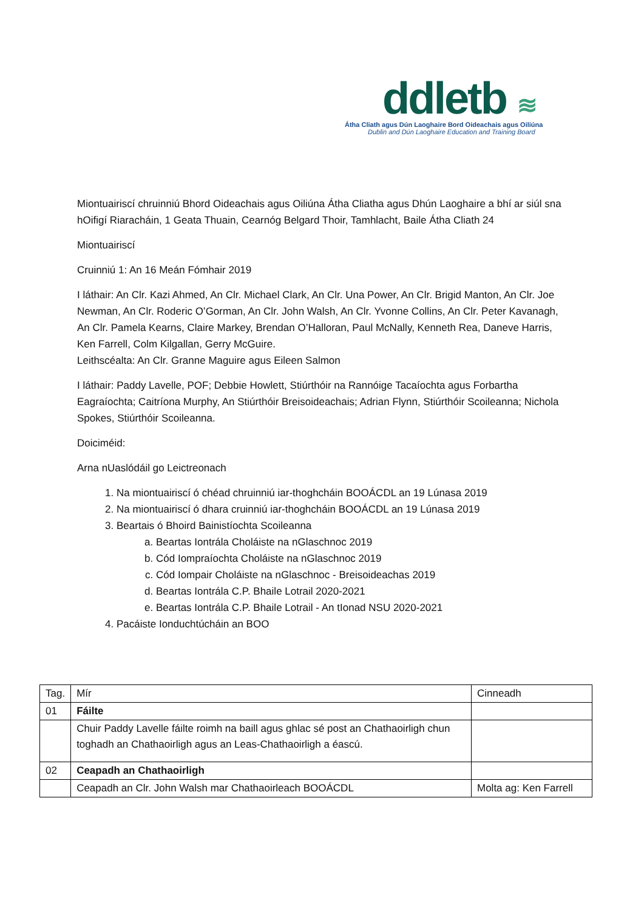ddletb ≋
Átha Cliath agus Dún Laoghaire Bord Oideachais agus Oiliúna
Dublin and Dún Laoghaire Education and Training Board
Miontuairiscí chruinniú Bhord Oideachais agus Oiliúna Átha Cliatha agus Dhún Laoghaire a bhí ar siúl sna hOifigí Riaracháin, 1 Geata Thuain, Cearnóg Belgard Thoir, Tamhlacht, Baile Átha Cliath 24
Miontuairiscí
Cruinniú 1: An 16 Meán Fómhair 2019
I láthair: An Clr. Kazi Ahmed, An Clr. Michael Clark, An Clr. Una Power, An Clr. Brigid Manton, An Clr. Joe Newman, An Clr. Roderic O’Gorman, An Clr. John Walsh, An Clr. Yvonne Collins, An Clr. Peter Kavanagh, An Clr. Pamela Kearns, Claire Markey, Brendan O’Halloran, Paul McNally, Kenneth Rea, Daneve Harris, Ken Farrell, Colm Kilgallan, Gerry McGuire.
Leithscéalta: An Clr. Granne Maguire agus Eileen Salmon
I láthair: Paddy Lavelle, POF; Debbie Howlett, Stiúrthóir na Rannóige Tacaíochta agus Forbartha Eagraíochta; Caitríona Murphy, An Stiúrthóir Breisoideachais; Adrian Flynn, Stiúrthóir Scoileanna; Nichola Spokes, Stiúrthóir Scoileanna.
Doiciméid:
Arna nUaslódáil go Leictreonach
1. Na miontuairiscí ó chéad chruinniú iar-thoghcháin BOOÁCDL an 19 Lúnasa 2019
2. Na miontuairiscí ó dhara cruinniú iar-thoghcháin BOOÁCDL an 19 Lúnasa 2019
3. Beartais ó Bhoird Bainistíochta Scoileanna
a. Beartas Iontrála Choláiste na nGlaschnoc 2019
b. Cód Iompraíochta Choláiste na nGlaschnoc 2019
c. Cód Iompair Choláiste na nGlaschnoc - Breisoideachas 2019
d. Beartas Iontrála C.P. Bhaile Lotrail 2020-2021
e. Beartas Iontrála C.P. Bhaile Lotrail - An tIonad NSU 2020-2021
4. Pacáiste Ionduchtúcháin an BOO
| Tag. | Mír | Cinneadh |
| 01 | Fáilte | |
| | Chuir Paddy Lavelle fáilte roimh na baill agus ghlac sé post an Chathaoirligh chun toghadh an Chathaoirligh agus an Leas-Chathaoirligh a éascú. | |
| 02 | Ceapadh an Chathaoirligh | |
| | Ceapadh an Clr. John Walsh mar Chathaoirleach BOOÁCDL | Molta ag: Ken Farrell |